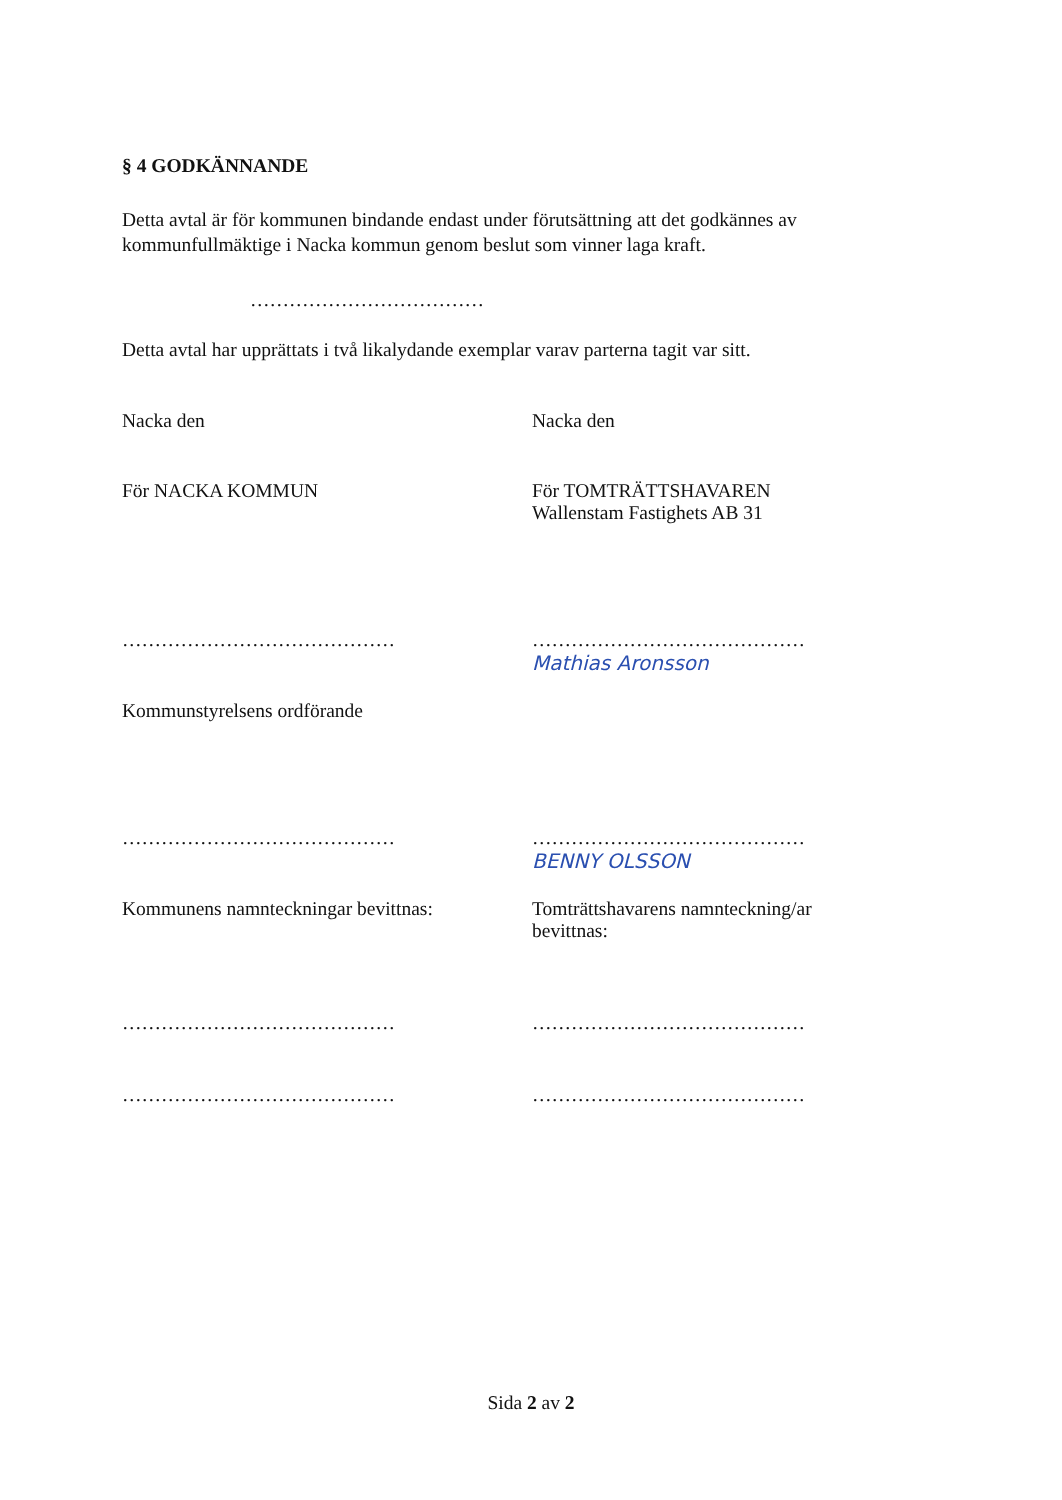§ 4 GODKÄNNANDE
Detta avtal är för kommunen bindande endast under förutsättning att det godkännes av kommunfullmäktige i Nacka kommun genom beslut som vinner laga kraft.
………………………………
Detta avtal har upprättats i två likalydande exemplar varav parterna tagit var sitt.
Nacka den Nacka den
För NACKA KOMMUN För TOMTRÄTTSHAVAREN
Wallenstam Fastighets AB 31
…………………………………… ……………………………………
Mathias Aronsson
Kommunstyrelsens ordförande
…………………………………… ……………………………………
BENNY OLSSON
Kommunens namnteckningar bevittnas: Tomträttshavarens namnteckning/ar
bevittnas:
…………………………………… ……………………………………
…………………………………… ……………………………………
Sida 2 av 2